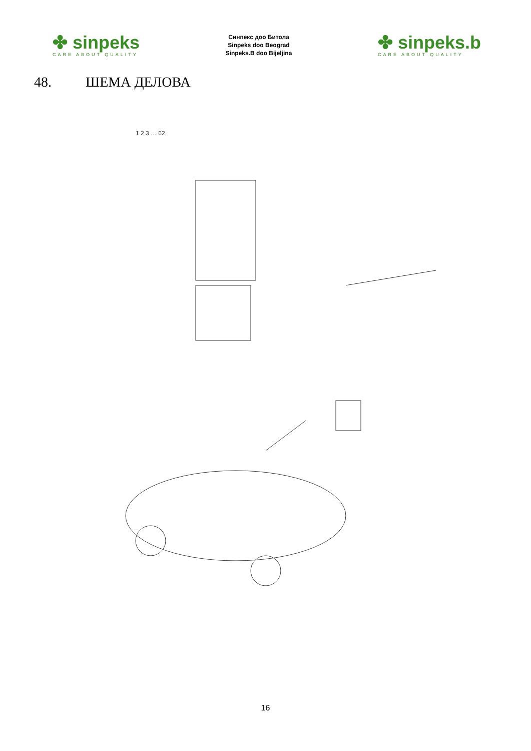✤ sinpeks
CARE ABOUT QUALITY
Синпекс доо Битола
Sinpeks doo Beograd
Sinpeks.B doo Bijeljina
✤ sinpeks.b
CARE ABOUT QUALITY
48. ШЕМА ДЕЛОВА
1 2 3 … 62
16